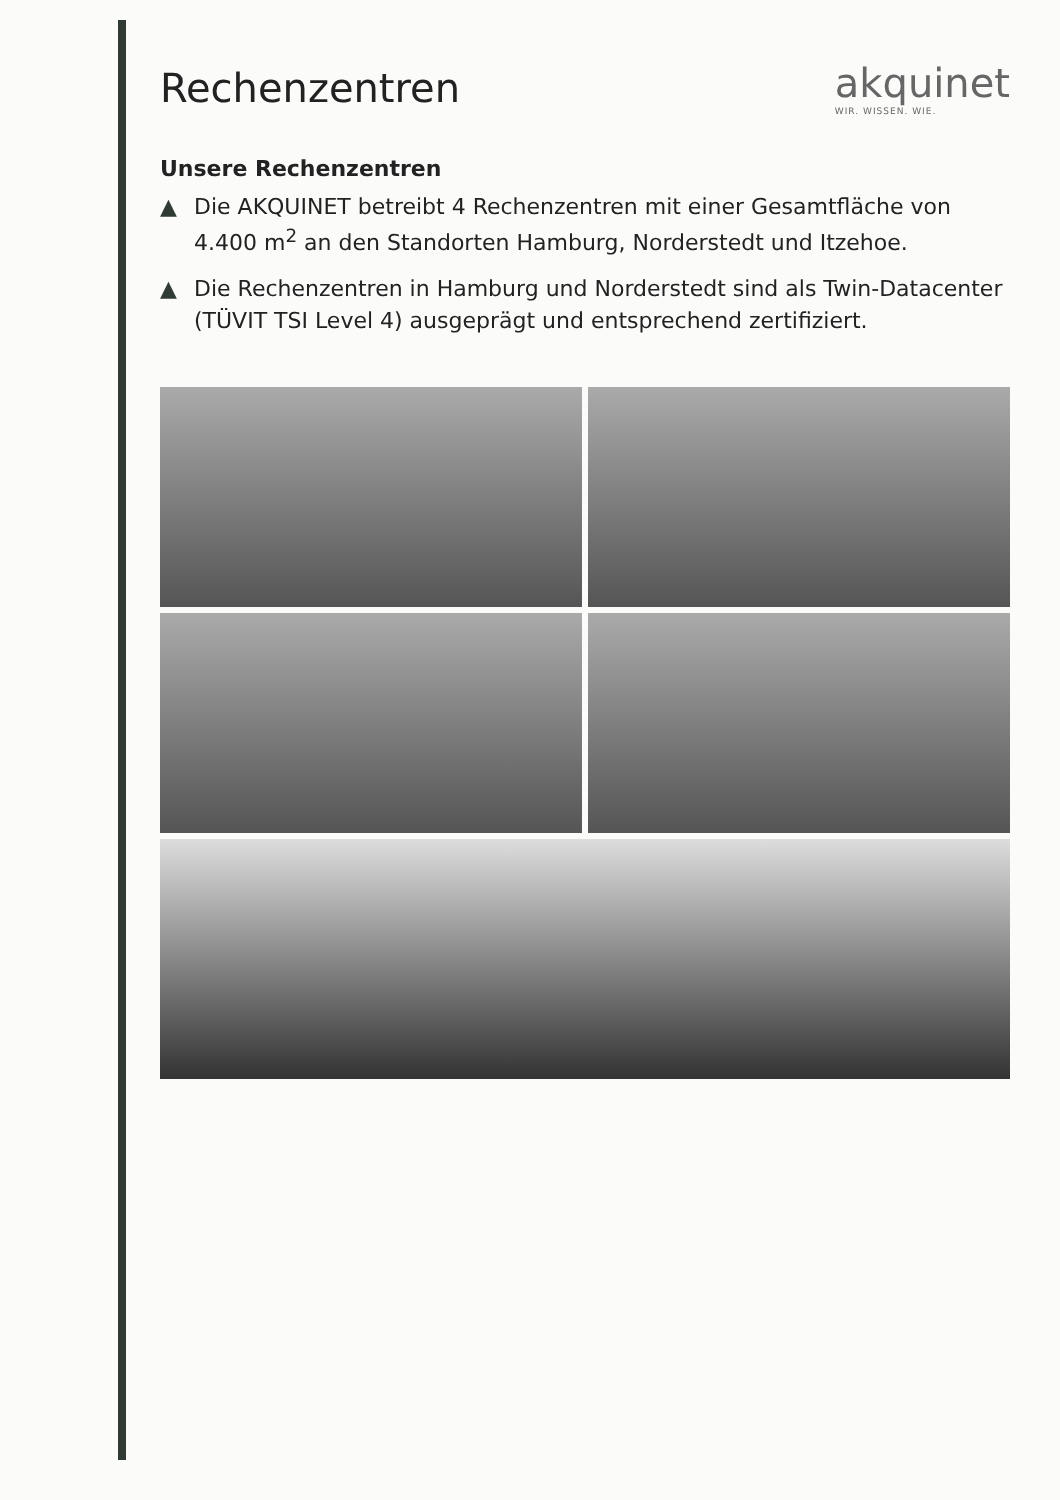Rechenzentren akquinet
WIR. WISSEN. WIE.
Unsere Rechenzentren
▲ Die AKQUINET betreibt 4 Rechenzentren mit einer Gesamtfläche von 4.400 m<sup>2</sup> an den Standorten Hamburg, Norderstedt und Itzehoe.
▲ Die Rechenzentren in Hamburg und Norderstedt sind als Twin-Datacenter (TÜVIT TSI Level 4) ausgeprägt und entsprechend zertifiziert.